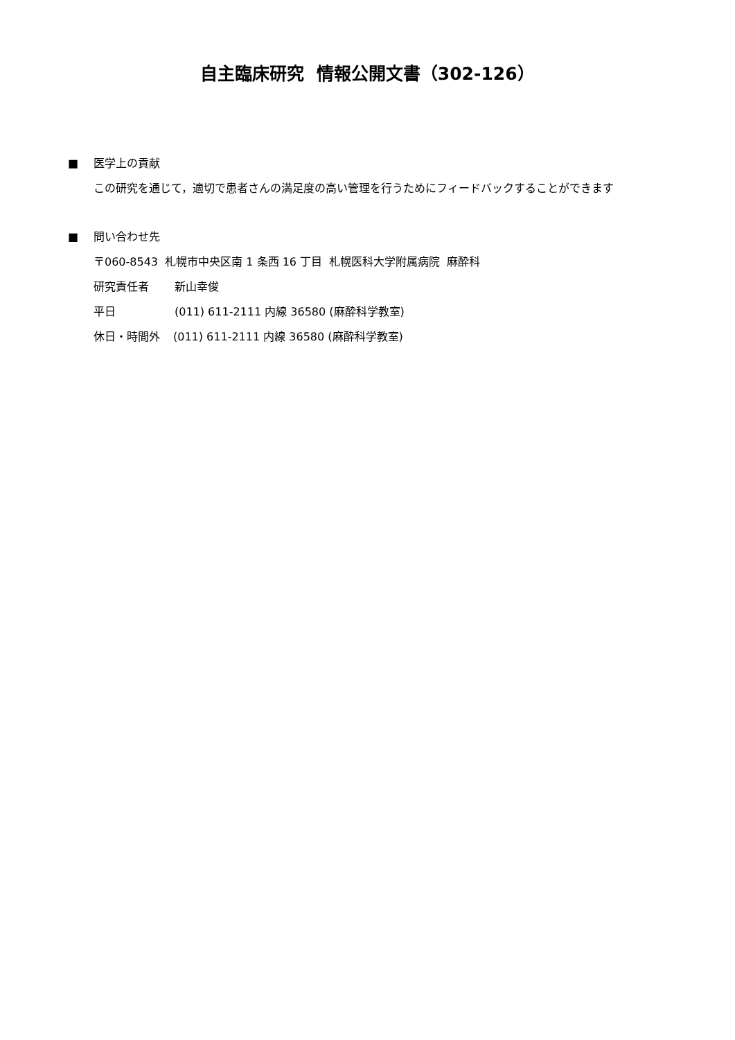自主臨床研究 情報公開文書（302-126）
■ 医学上の貢献
この研究を通じて，適切で患者さんの満足度の高い管理を行うためにフィードバックすることができます
■ 問い合わせ先
〒060-8543 札幌市中央区南 1 条西 16 丁目 札幌医科大学附属病院 麻酔科
研究責任者 新山幸俊
平日 (011) 611-2111 内線 36580 (麻酔科学教室)
休日・時間外 (011) 611-2111 内線 36580 (麻酔科学教室)